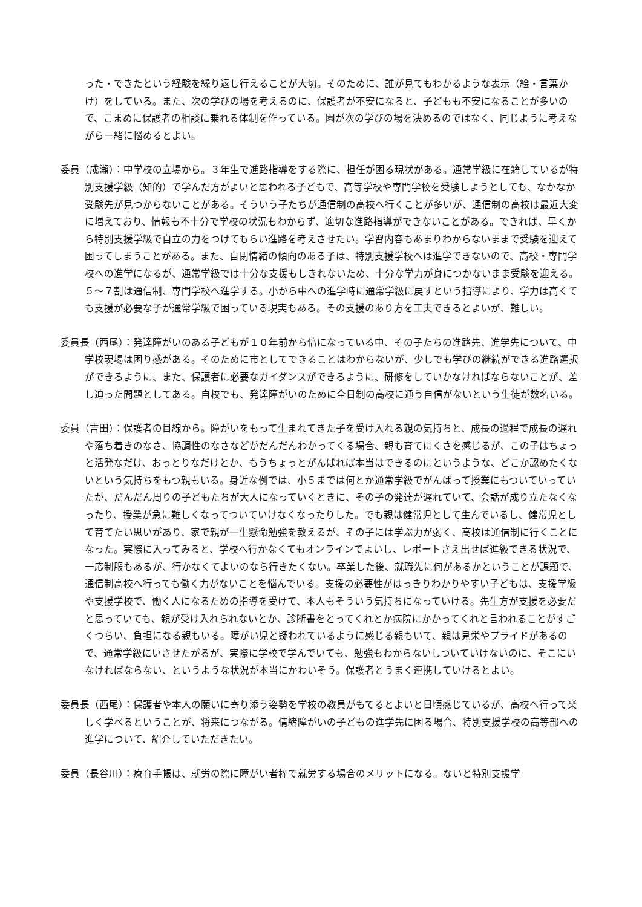った・できたという経験を繰り返し行えることが大切。そのために、誰が見てもわかるような表示（絵・言葉かけ）をしている。また、次の学びの場を考えるのに、保護者が不安になると、子どもも不安になることが多いので、こまめに保護者の相談に乗れる体制を作っている。園が次の学びの場を決めるのではなく、同じように考えながら一緒に悩めるとよい。
委員（成瀬）：中学校の立場から。３年生で進路指導をする際に、担任が困る現状がある。通常学級に在籍しているが特別支援学級（知的）で学んだ方がよいと思われる子どもで、高等学校や専門学校を受験しようとしても、なかなか受験先が見つからないことがある。そういう子たちが通信制の高校へ行くことが多いが、通信制の高校は最近大変に増えており、情報も不十分で学校の状況もわからず、適切な進路指導ができないことがある。できれば、早くから特別支援学級で自立の力をつけてもらい進路を考えさせたい。学習内容もあまりわからないままで受験を迎えて困ってしまうことがある。また、自閉情緒の傾向のある子は、特別支援学校へは進学できないので、高校・専門学校への進学になるが、通常学級では十分な支援もしきれないため、十分な学力が身につかないまま受験を迎える。５～７割は通信制、専門学校へ進学する。小から中への進学時に通常学級に戻すという指導により、学力は高くても支援が必要な子が通常学級で困っている現実もある。その支援のあり方を工夫できるとよいが、難しい。
委員長（西尾）：発達障がいのある子どもが１０年前から倍になっている中、その子たちの進路先、進学先について、中学校現場は困り感がある。そのために市としてできることはわからないが、少しでも学びの継続ができる進路選択ができるように、また、保護者に必要なガイダンスができるように、研修をしていかなければならないことが、差し迫った問題としてある。自校でも、発達障がいのために全日制の高校に通う自信がないという生徒が数名いる。
委員（吉田）：保護者の目線から。障がいをもって生まれてきた子を受け入れる親の気持ちと、成長の過程で成長の遅れや落ち着きのなさ、協調性のなさなどがだんだんわかってくる場合、親も育てにくさを感じるが、この子はちょっと活発なだけ、おっとりなだけとか、もうちょっとがんばれば本当はできるのにというような、どこか認めたくないという気持ちをもつ親もいる。身近な例では、小５までは何とか通常学級でがんばって授業にもついていっていたが、だんだん周りの子どもたちが大人になっていくときに、その子の発達が遅れていて、会話が成り立たなくなったり、授業が急に難しくなってついていけなくなったりした。でも親は健常児として生んでいるし、健常児として育てたい思いがあり、家で親が一生懸命勉強を教えるが、その子には学ぶ力が弱く、高校は通信制に行くことになった。実際に入ってみると、学校へ行かなくてもオンラインでよいし、レポートさえ出せば進級できる状況で、一応制服もあるが、行かなくてよいのなら行きたくない。卒業した後、就職先に何があるかということが課題で、通信制高校へ行っても働く力がないことを悩んでいる。支援の必要性がはっきりわかりやすい子どもは、支援学級や支援学校で、働く人になるための指導を受けて、本人もそういう気持ちになっていける。先生方が支援を必要だと思っていても、親が受け入れられないとか、診断書をとってくれとか病院にかかってくれと言われることがすごくつらい、負担になる親もいる。障がい児と疑われているように感じる親もいて、親は見栄やプライドがあるので、通常学級にいさせたがるが、実際に学校で学んでいても、勉強もわからないしついていけないのに、そこにいなければならない、というような状況が本当にかわいそう。保護者とうまく連携していけるとよい。
委員長（西尾）：保護者や本人の願いに寄り添う姿勢を学校の教員がもてるとよいと日頃感じているが、高校へ行って楽しく学べるということが、将来につながる。情緒障がいの子どもの進学先に困る場合、特別支援学校の高等部への進学について、紹介していただきたい。
委員（長谷川）：療育手帳は、就労の際に障がい者枠で就労する場合のメリットになる。ないと特別支援学